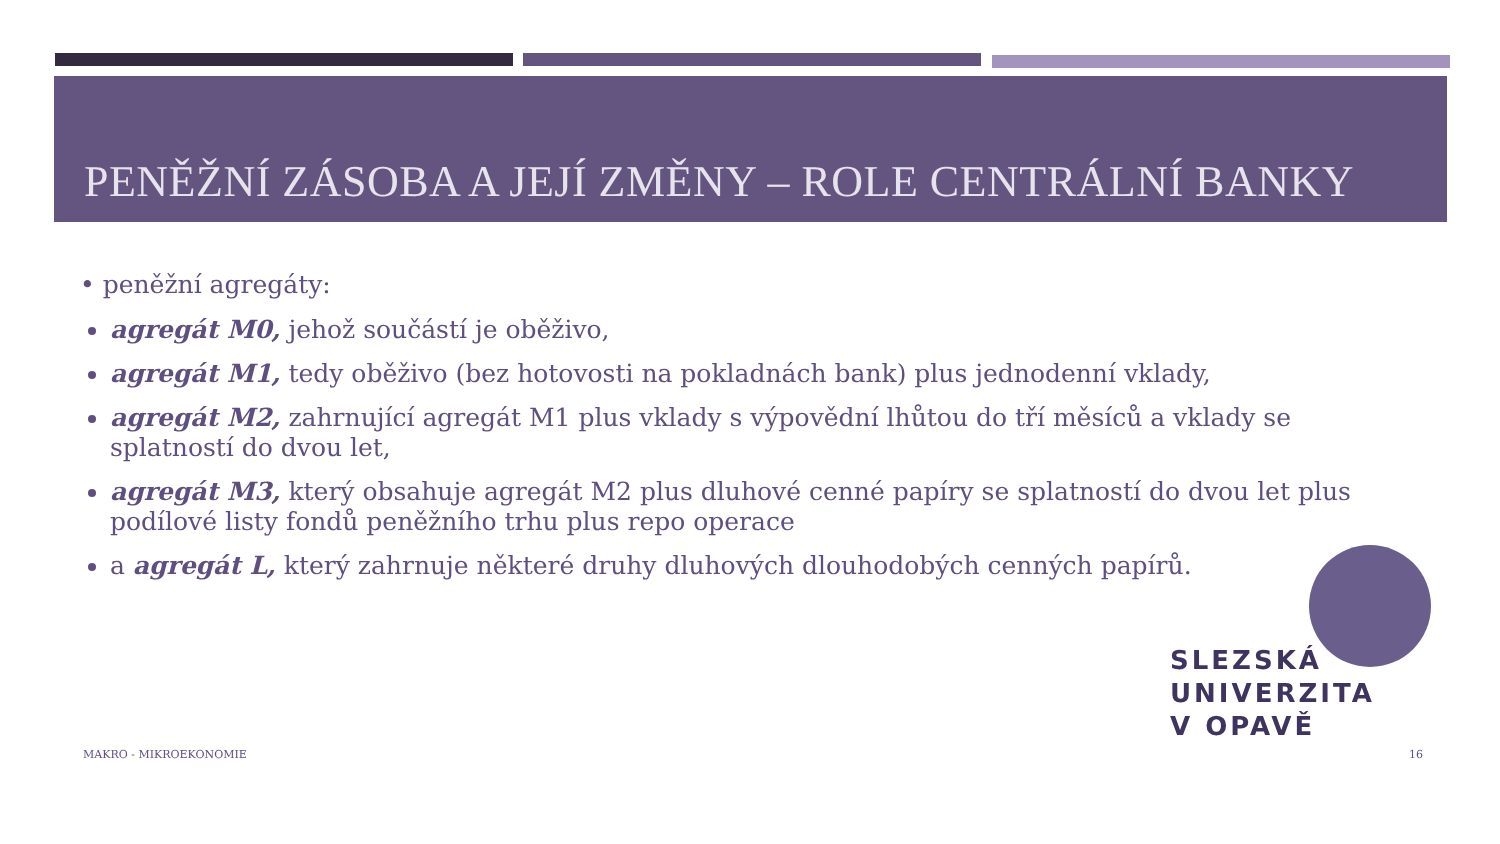PENĚŽNÍ ZÁSOBA A JEJÍ ZMĚNY – ROLE CENTRÁLNÍ BANKY
• peněžní agregáty:
agregát M0, jehož součástí je oběživo,
agregát M1, tedy oběživo (bez hotovosti na pokladnách bank) plus jednodenní vklady,
agregát M2, zahrnující agregát M1 plus vklady s výpovědní lhůtou do tří měsíců a vklady se splatností do dvou let,
agregát M3, který obsahuje agregát M2 plus dluhové cenné papíry se splatností do dvou let plus podílové listy fondů peněžního trhu plus repo operace
a agregát L, který zahrnuje některé druhy dluhových dlouhodobých cenných papírů.
SLEZSKÁ
UNIVERZITA
V OPAVĚ
MAKRO - MIKROEKONOMIE 16